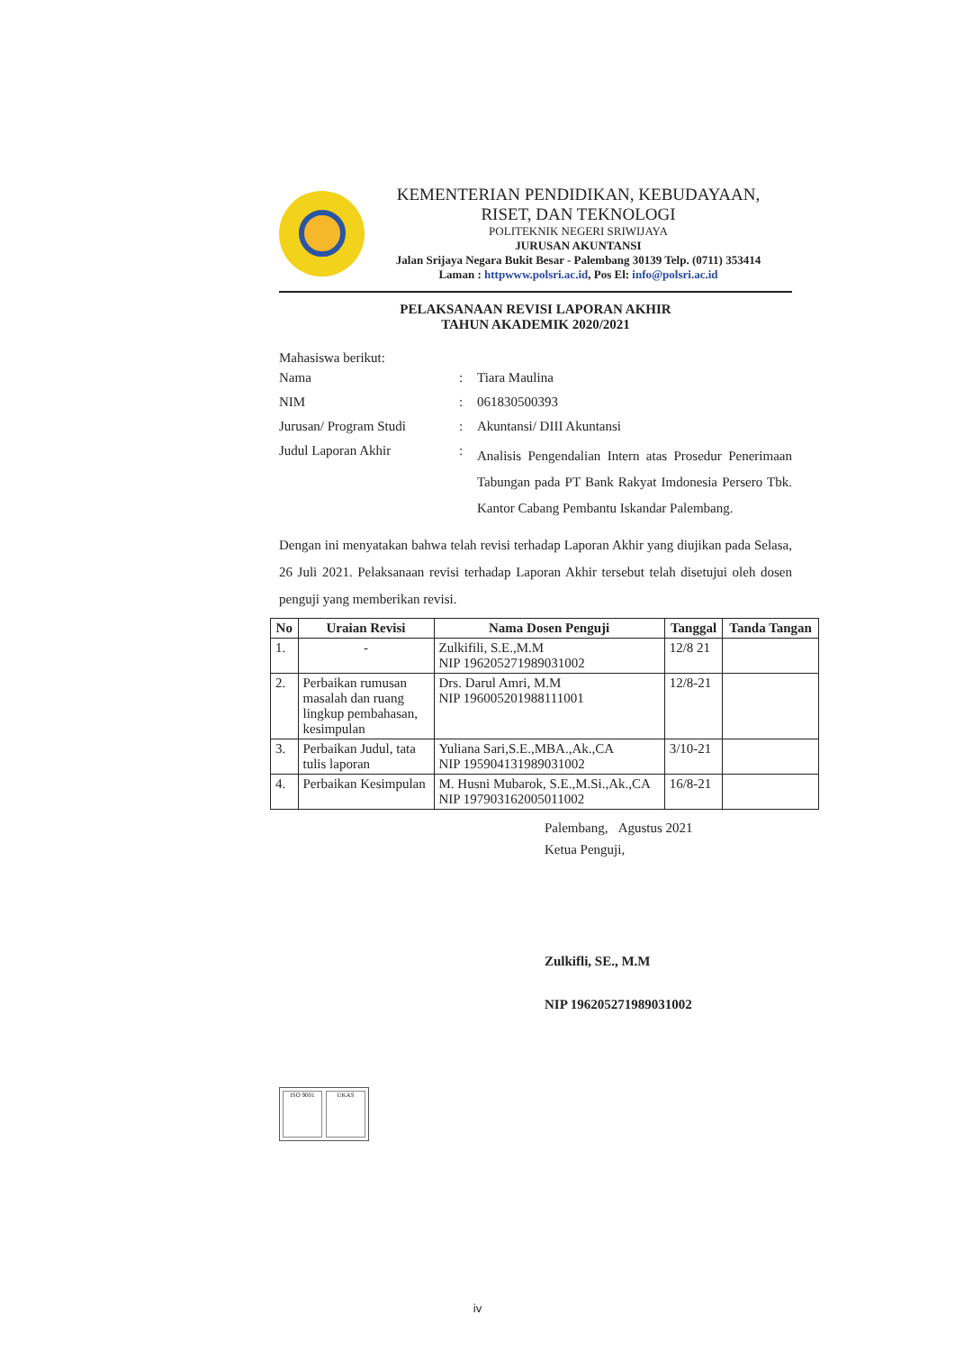KEMENTERIAN PENDIDIKAN, KEBUDAYAAN,
RISET, DAN TEKNOLOGI
POLITEKNIK NEGERI SRIWIJAYA
JURUSAN AKUNTANSI
Jalan Srijaya Negara Bukit Besar - Palembang 30139 Telp. (0711) 353414
Laman : httpwww.polsri.ac.id, Pos El: info@polsri.ac.id
PELAKSANAAN REVISI LAPORAN AKHIR
TAHUN AKADEMIK 2020/2021
Mahasiswa berikut:
| Nama | : | Tiara Maulina |
| NIM | : | 061830500393 |
| Jurusan/ Program Studi | : | Akuntansi/ DIII Akuntansi |
| Judul Laporan Akhir | : | Analisis Pengendalian Intern atas Prosedur Penerimaan Tabungan pada PT Bank Rakyat Imdonesia Persero Tbk. Kantor Cabang Pembantu Iskandar Palembang. |
Dengan ini menyatakan bahwa telah revisi terhadap Laporan Akhir yang diujikan pada Selasa, 26 Juli 2021. Pelaksanaan revisi terhadap Laporan Akhir tersebut telah disetujui oleh dosen penguji yang memberikan revisi.
| No | Uraian Revisi | Nama Dosen Penguji | Tanggal | Tanda Tangan |
| --- | --- | --- | --- | --- |
| 1. | - | Zulkifili, S.E.,M.M NIP 196205271989031002 | 12/8 21 | |
| 2. | Perbaikan rumusan masalah dan ruang lingkup pembahasan, kesimpulan | Drs. Darul Amri, M.M NIP 196005201988111001 | 12/8-21 | |
| 3. | Perbaikan Judul, tata tulis laporan | Yuliana Sari,S.E.,MBA.,Ak.,CA NIP 195904131989031002 | 3/10-21 | |
| 4. | Perbaikan Kesimpulan | M. Husni Mubarok, S.E.,M.Si.,Ak.,CA NIP 197903162005011002 | 16/8-21 | |
Palembang, Agustus 2021
Ketua Penguji,
Zulkifli, SE., M.M
NIP 196205271989031002
ISO 9001 UKAS
iv